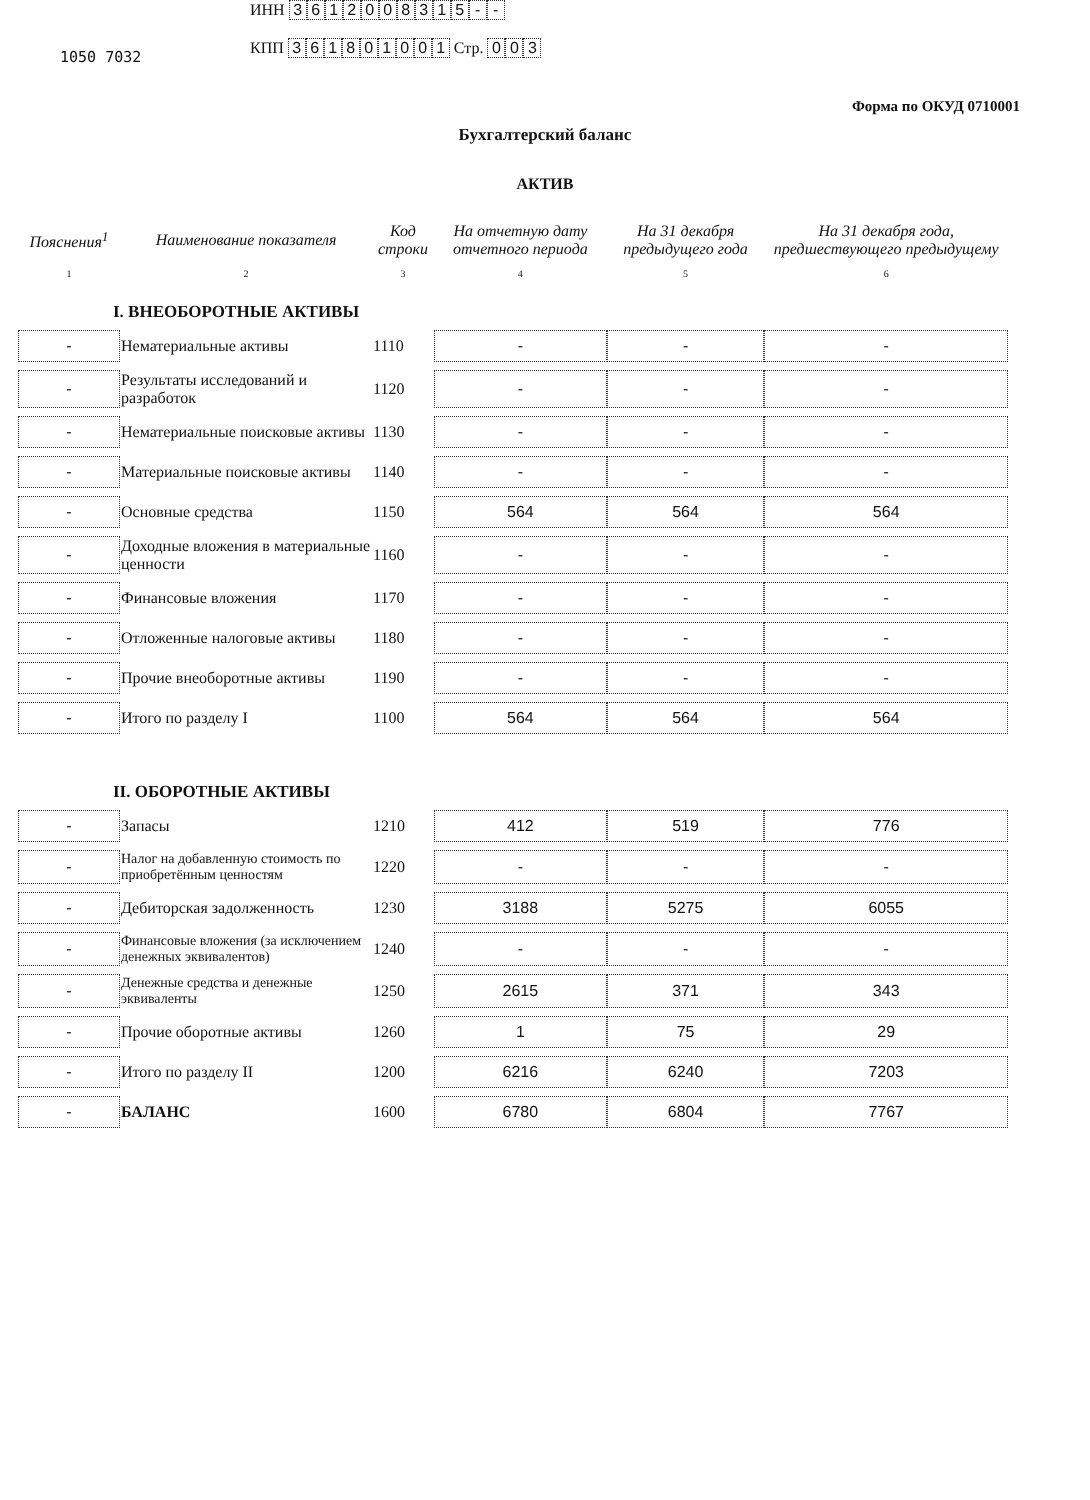1050 7032
ИНН 3612008315 - -
КПП 361801001 Стр. 0 0 3
Форма по ОКУД 0710001
Бухгалтерский баланс
АКТИВ
| Пояснения<sup>1</sup> | Наименование показателя | Код строки | На отчетную дату отчетного периода | На 31 декабря предыдущего года | На 31 декабря года, предшествующего предыдущему |
| --- | --- | --- | --- | --- | --- |
| 1 | 2 | 3 | 4 | 5 | 6 |
| I. ВНЕОБОРОТНЫЕ АКТИВЫ | | | | | |
| - | Нематериальные активы | 1110 | - | - | - |
| - | Результаты исследований и разработок | 1120 | - | - | - |
| - | Нематериальные поисковые активы | 1130 | - | - | - |
| - | Материальные поисковые активы | 1140 | - | - | - |
| - | Основные средства | 1150 | 564 | 564 | 564 |
| - | Доходные вложения в материальные ценности | 1160 | - | - | - |
| - | Финансовые вложения | 1170 | - | - | - |
| - | Отложенные налоговые активы | 1180 | - | - | - |
| - | Прочие внеоборотные активы | 1190 | - | - | - |
| - | Итого по разделу I | 1100 | 564 | 564 | 564 |
| II. ОБОРОТНЫЕ АКТИВЫ | | | | | |
| - | Запасы | 1210 | 412 | 519 | 776 |
| - | Налог на добавленную стоимость по приобретённым ценностям | 1220 | - | - | - |
| - | Дебиторская задолженность | 1230 | 3188 | 5275 | 6055 |
| - | Финансовые вложения (за исключением денежных эквивалентов) | 1240 | - | - | - |
| - | Денежные средства и денежные эквиваленты | 1250 | 2615 | 371 | 343 |
| - | Прочие оборотные активы | 1260 | 1 | 75 | 29 |
| - | Итого по разделу II | 1200 | 6216 | 6240 | 7203 |
| - | БАЛАНС | 1600 | 6780 | 6804 | 7767 |